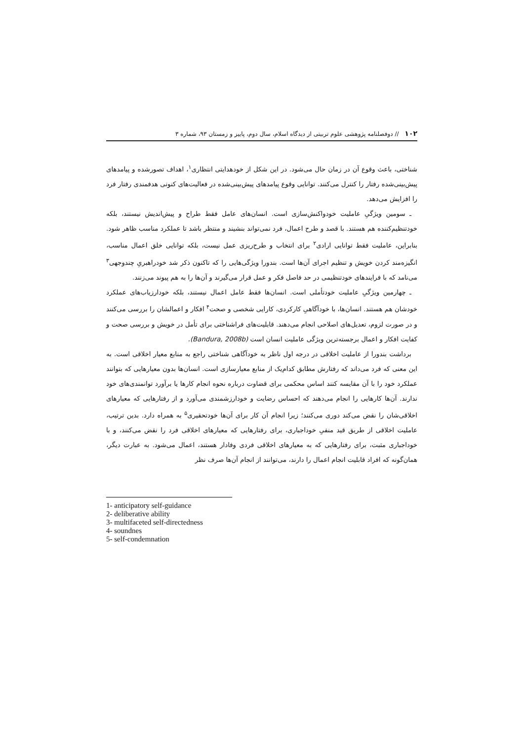۱۰۲ // دوفصلنامه پژوهشی علوم تربیتی از دیدگاه اسلام، سال دوم، پاییز و زمستان ۹۳، شماره ۳
شناختی، باعث وقوع آن در زمان حال می‌شود. در این شکل از خودهدایتی انتظاری<sup>۱</sup>، اهداف تصورشده و پیامدهای پیش‌بینی‌شده رفتار را کنترل می‌کنند. توانایی وقوع پیامدهای پیش‌بینی‌شده در فعالیت‌های کنونی هدفمندی رفتار فرد را افزایش می‌دهد.
ـ سومین ویژگیِ عاملیت خودواکنش‌سازی است. انسان‌های عامل فقط طراح و پیش‌اندیش نیستند، بلکه خودتنظیم‌کننده هم هستند. با قصد و طرح اعمال، فرد نمی‌تواند بنشیند و منتظر باشد تا عملکرد مناسب ظاهر شود. بنابراین، عاملیت فقط توانایی ارادی<sup>۲</sup> برای انتخاب و طرح‌ریزی عمل نیست، بلکه توانایی خلق اعمال مناسب، انگیزه‌مند کردن خویش و تنظیم اجرای آن‌ها است. بندورا ویژگی‌هایی را که تاکنون ذکر شد خودراهبریِ چندوجهی<sup>۳</sup> می‌نامد که با فرایندهای خودتنظیمی در حد فاصل فکر و عمل قرار می‌گیرند و آن‌ها را به هم پیوند می‌زنند.
ـ چهارمین ویژگیِ عاملیت خودتأملی است. انسان‌ها فقط عامل اعمال نیستند، بلکه خودارزیاب‌های عملکرد خودشان هم هستند. انسان‌ها، با خودآگاهیِ کارکردی، کارایی شخصی و صحت<sup>۴</sup> افکار و اعمالشان را بررسی می‌کنند و در صورت لزوم، تعدیل‌های اصلاحی انجام می‌دهند. قابلیت‌های فراشناختی برای تأمل در خویش و بررسی صحت و کفایت افکار و اعمال برجسته‌ترین ویژگی عاملیت انسان است (Bandura, 2008b).
برداشت بندورا از عاملیت اخلاقی در درجه اول ناظر به خودآگاهی شناختی راجع به منابع معیار اخلاقی است. به این معنی که فرد می‌داند که رفتارش مطابق کدام‌یک از منابع معیارسازی است. انسان‌ها بدون معیارهایی که بتوانند عملکرد خود را با آن مقایسه کنند اساس محکمی برای قضاوت درباره نحوه انجام کارها یا برآورد توانمندی‌های خود ندارند. آن‌ها کارهایی را انجام می‌دهند که احساس رضایت و خودارزشمندی می‌آورد و از رفتارهایی که معیارهای اخلاقی‌شان را نقض می‌کند دوری می‌کنند؛ زیرا انجام آن کار برای آن‌ها خودتحقیری<sup>۵</sup> به همراه دارد. بدین ترتیب، عاملیت اخلاقی از طریق قید منفیِ خوداجباری، برای رفتارهایی که معیارهای اخلاقی فرد را نقض می‌کنند، و با خوداجباری مثبت، برای رفتارهایی که به معیارهای اخلاقی فردی وفادار هستند، اعمال می‌شود. به عبارت دیگر، همان‌گونه که افراد قابلیت انجام اعمال را دارند، می‌توانند از انجام آن‌ها صرف نظر
1- anticipatory self-guidance
2- deliberative ability
3- multifaceted self-directedness
4- soundnes
5- self-condemnation